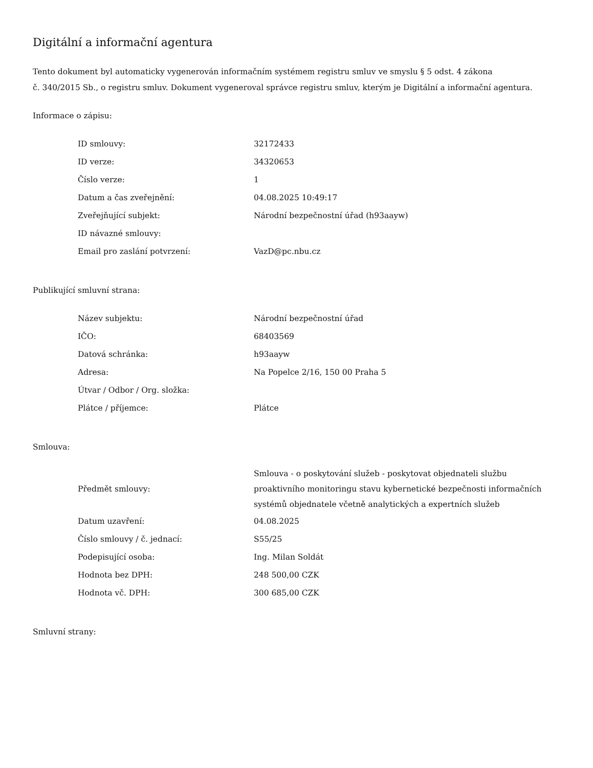Digitální a informační agentura
Tento dokument byl automaticky vygenerován informačním systémem registru smluv ve smyslu § 5 odst. 4 zákona
č. 340/2015 Sb., o registru smluv. Dokument vygeneroval správce registru smluv, kterým je Digitální a informační agentura.
Informace o zápisu:
| ID smlouvy: | 32172433 |
| ID verze: | 34320653 |
| Číslo verze: | 1 |
| Datum a čas zveřejnění: | 04.08.2025 10:49:17 |
| Zveřejňující subjekt: | Národní bezpečnostní úřad (h93aayw) |
| ID návazné smlouvy: | |
| Email pro zaslání potvrzení: | VazD@pc.nbu.cz |
Publikující smluvní strana:
| Název subjektu: | Národní bezpečnostní úřad |
| IČO: | 68403569 |
| Datová schránka: | h93aayw |
| Adresa: | Na Popelce 2/16, 150 00 Praha 5 |
| Útvar / Odbor / Org. složka: | |
| Plátce / příjemce: | Plátce |
Smlouva:
| Předmět smlouvy: | Smlouva - o poskytování služeb - poskytovat objednateli službu proaktivního monitoringu stavu kybernetické bezpečnosti informačních systémů objednatele včetně analytických a expertních služeb |
| Datum uzavření: | 04.08.2025 |
| Číslo smlouvy / č. jednací: | S55/25 |
| Podepisující osoba: | Ing. Milan Soldát |
| Hodnota bez DPH: | 248 500,00 CZK |
| Hodnota vč. DPH: | 300 685,00 CZK |
Smluvní strany: